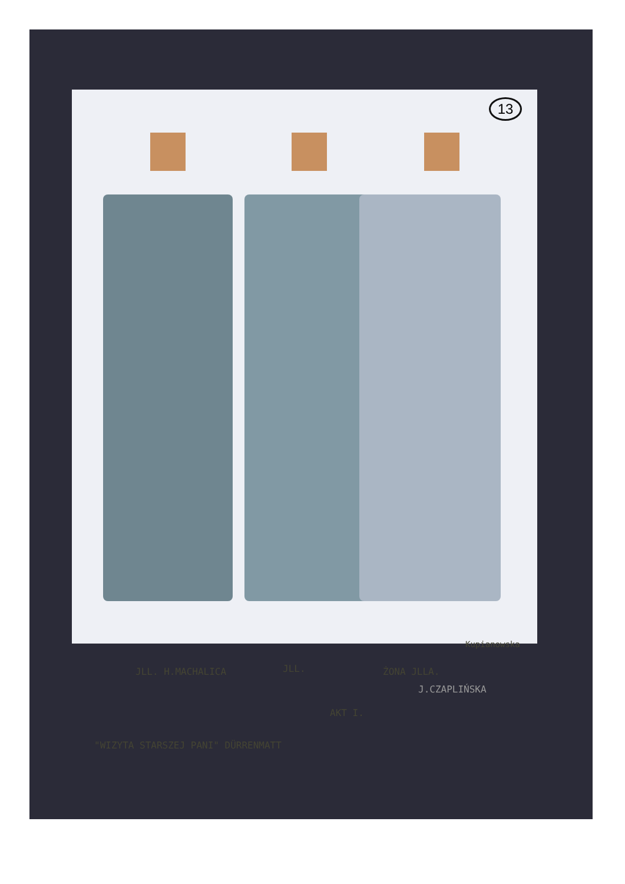13
JLL. H.MACHALICA JLL. ŻONA JLLA.
J.CZAPLIŃSKA
AKT I.
"WIZYTA STARSZEJ PANI" DÜRRENMATT
Kupianowska